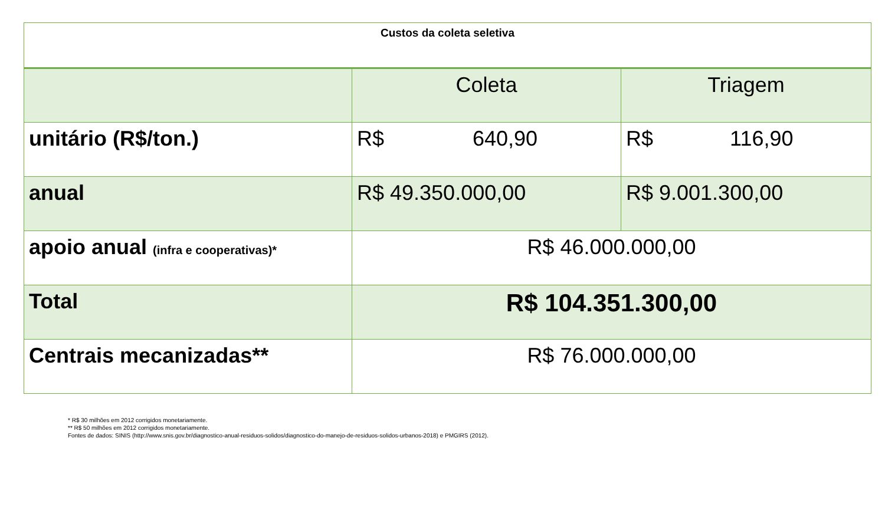| Custos da coleta seletiva | | |
| --- | --- | --- |
| | Coleta | Triagem |
| unitário (R$/ton.) | R$ 640,90 | R$ 116,90 |
| anual | R$ 49.350.000,00 | R$ 9.001.300,00 |
| apoio anual (infra e cooperativas)* | R$ 46.000.000,00 | |
| Total | R$ 104.351.300,00 | |
| Centrais mecanizadas** | R$ 76.000.000,00 | |
* R$ 30 milhões em 2012 corrigidos monetariamente.
** R$ 50 milhões em 2012 corrigidos monetariamente.
Fontes de dados: SINIS (http://www.snis.gov.br/diagnostico-anual-residuos-solidos/diagnostico-do-manejo-de-residuos-solidos-urbanos-2018) e PMGIRS (2012).